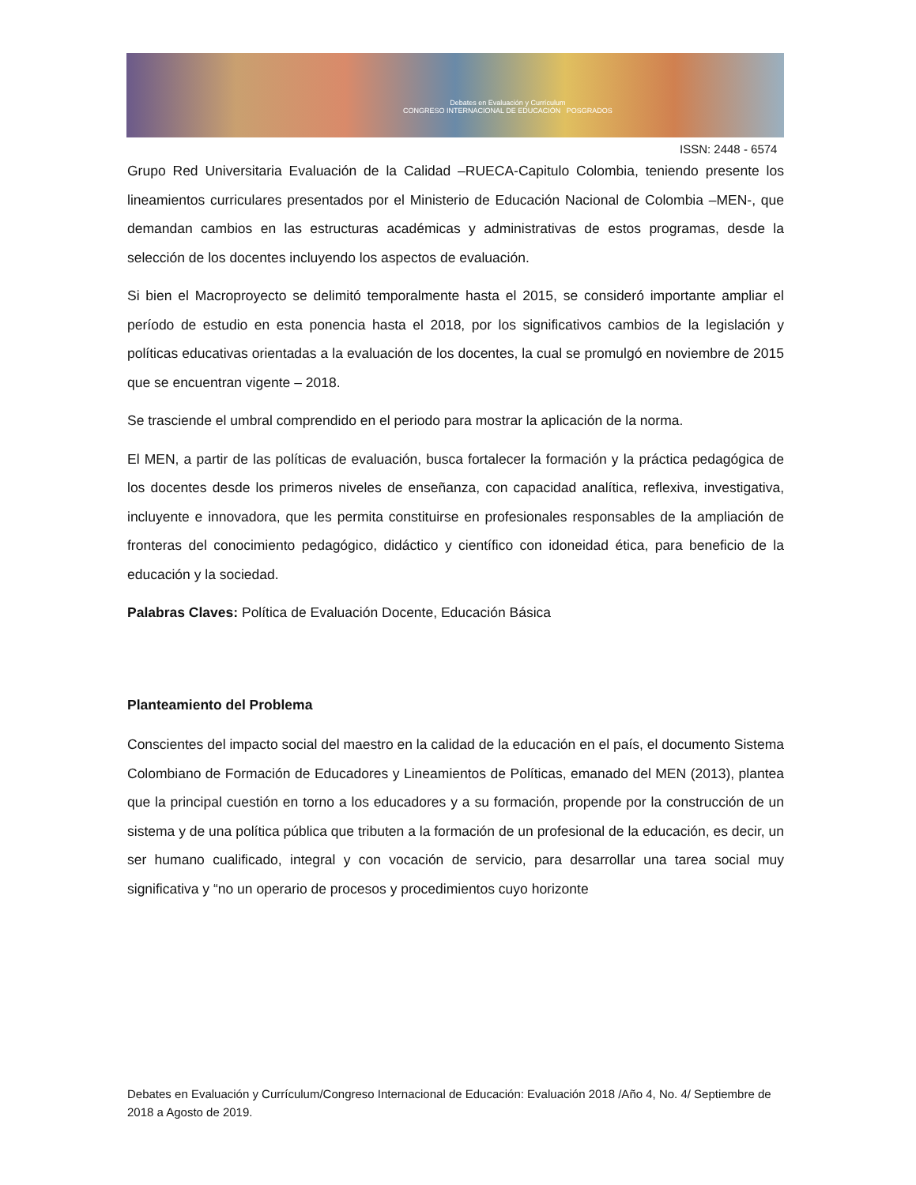Debates en Evaluación y Currículum
CONGRESO INTERNACIONAL DE EDUCACIÓN POSGRADOS
ISSN: 2448 - 6574
Grupo Red Universitaria Evaluación de la Calidad –RUECA-Capitulo Colombia, teniendo presente los lineamientos curriculares presentados por el Ministerio de Educación Nacional de Colombia –MEN-, que demandan cambios en las estructuras académicas y administrativas de estos programas, desde la selección de los docentes incluyendo los aspectos de evaluación.
Si bien el Macroproyecto se delimitó temporalmente hasta el 2015, se consideró importante ampliar el período de estudio en esta ponencia hasta el 2018, por los significativos cambios de la legislación y políticas educativas orientadas a la evaluación de los docentes, la cual se promulgó en noviembre de 2015 que se encuentran vigente – 2018.
Se trasciende el umbral comprendido en el periodo para mostrar la aplicación de la norma.
El MEN, a partir de las políticas de evaluación, busca fortalecer la formación y la práctica pedagógica de los docentes desde los primeros niveles de enseñanza, con capacidad analítica, reflexiva, investigativa, incluyente e innovadora, que les permita constituirse en profesionales responsables de la ampliación de fronteras del conocimiento pedagógico, didáctico y científico con idoneidad ética, para beneficio de la educación y la sociedad.
Palabras Claves: Política de Evaluación Docente, Educación Básica
Planteamiento del Problema
Conscientes del impacto social del maestro en la calidad de la educación en el país, el documento Sistema Colombiano de Formación de Educadores y Lineamientos de Políticas, emanado del MEN (2013), plantea que la principal cuestión en torno a los educadores y a su formación, propende por la construcción de un sistema y de una política pública que tributen a la formación de un profesional de la educación, es decir, un ser humano cualificado, integral y con vocación de servicio, para desarrollar una tarea social muy significativa y “no un operario de procesos y procedimientos cuyo horizonte
Debates en Evaluación y Currículum/Congreso Internacional de Educación: Evaluación 2018 /Año 4, No. 4/ Septiembre de 2018 a Agosto de 2019.